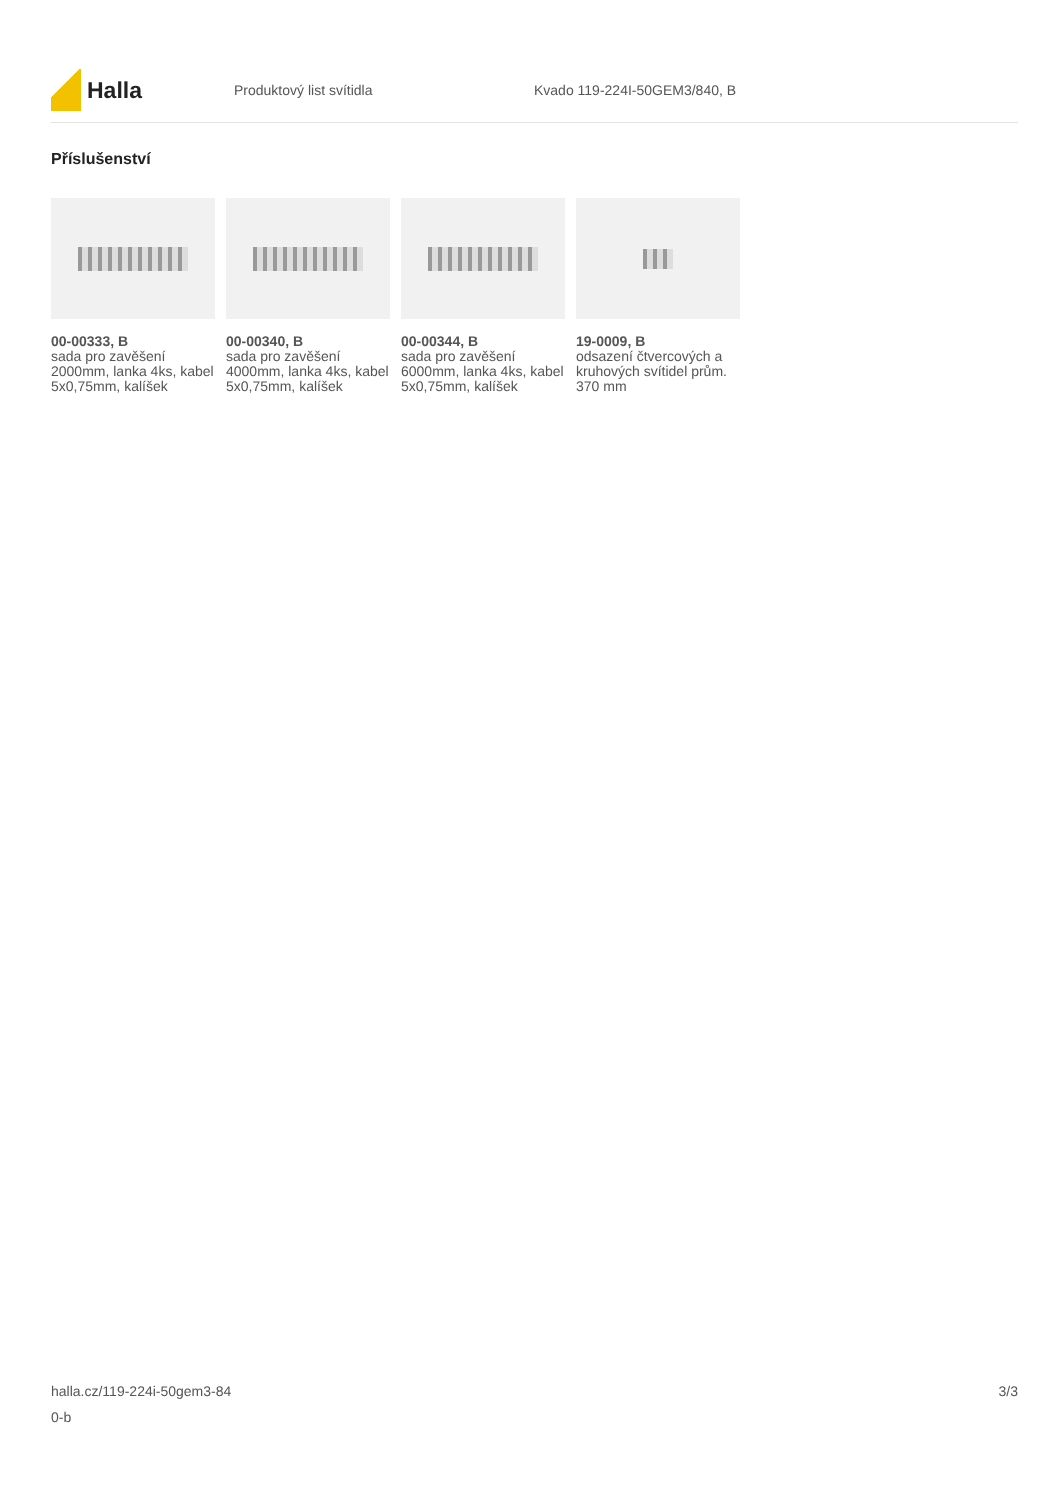Halla
Produktový list svítidla Kvado 119-224I-50GEM3/840, B
Příslušenství
00-00333, B
sada pro zavěšení 2000mm, lanka 4ks, kabel 5x0,75mm, kalíšek
00-00340, B
sada pro zavěšení 4000mm, lanka 4ks, kabel 5x0,75mm, kalíšek
00-00344, B
sada pro zavěšení 6000mm, lanka 4ks, kabel 5x0,75mm, kalíšek
19-0009, B
odsazení čtvercových a kruhových svítidel prům. 370 mm
halla.cz/119-224i-50gem3-84
0-b
3/3